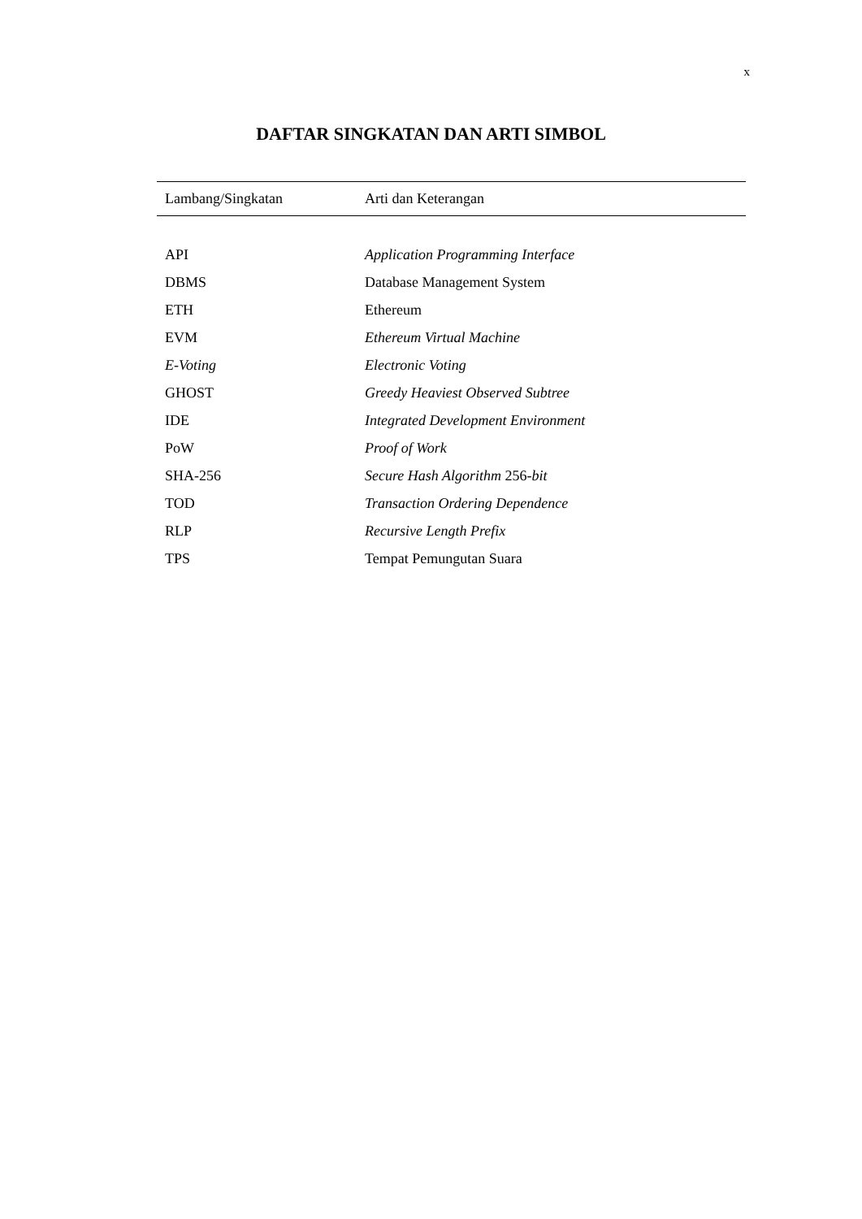x
DAFTAR SINGKATAN DAN ARTI SIMBOL
| Lambang/Singkatan | Arti dan Keterangan |
| --- | --- |
| API | Application Programming Interface |
| DBMS | Database Management System |
| ETH | Ethereum |
| EVM | Ethereum Virtual Machine |
| E-Voting | Electronic Voting |
| GHOST | Greedy Heaviest Observed Subtree |
| IDE | Integrated Development Environment |
| PoW | Proof of Work |
| SHA-256 | Secure Hash Algorithm 256- bit |
| TOD | Transaction Ordering Dependence |
| RLP | Recursive Length Prefix |
| TPS | Tempat Pemungutan Suara |